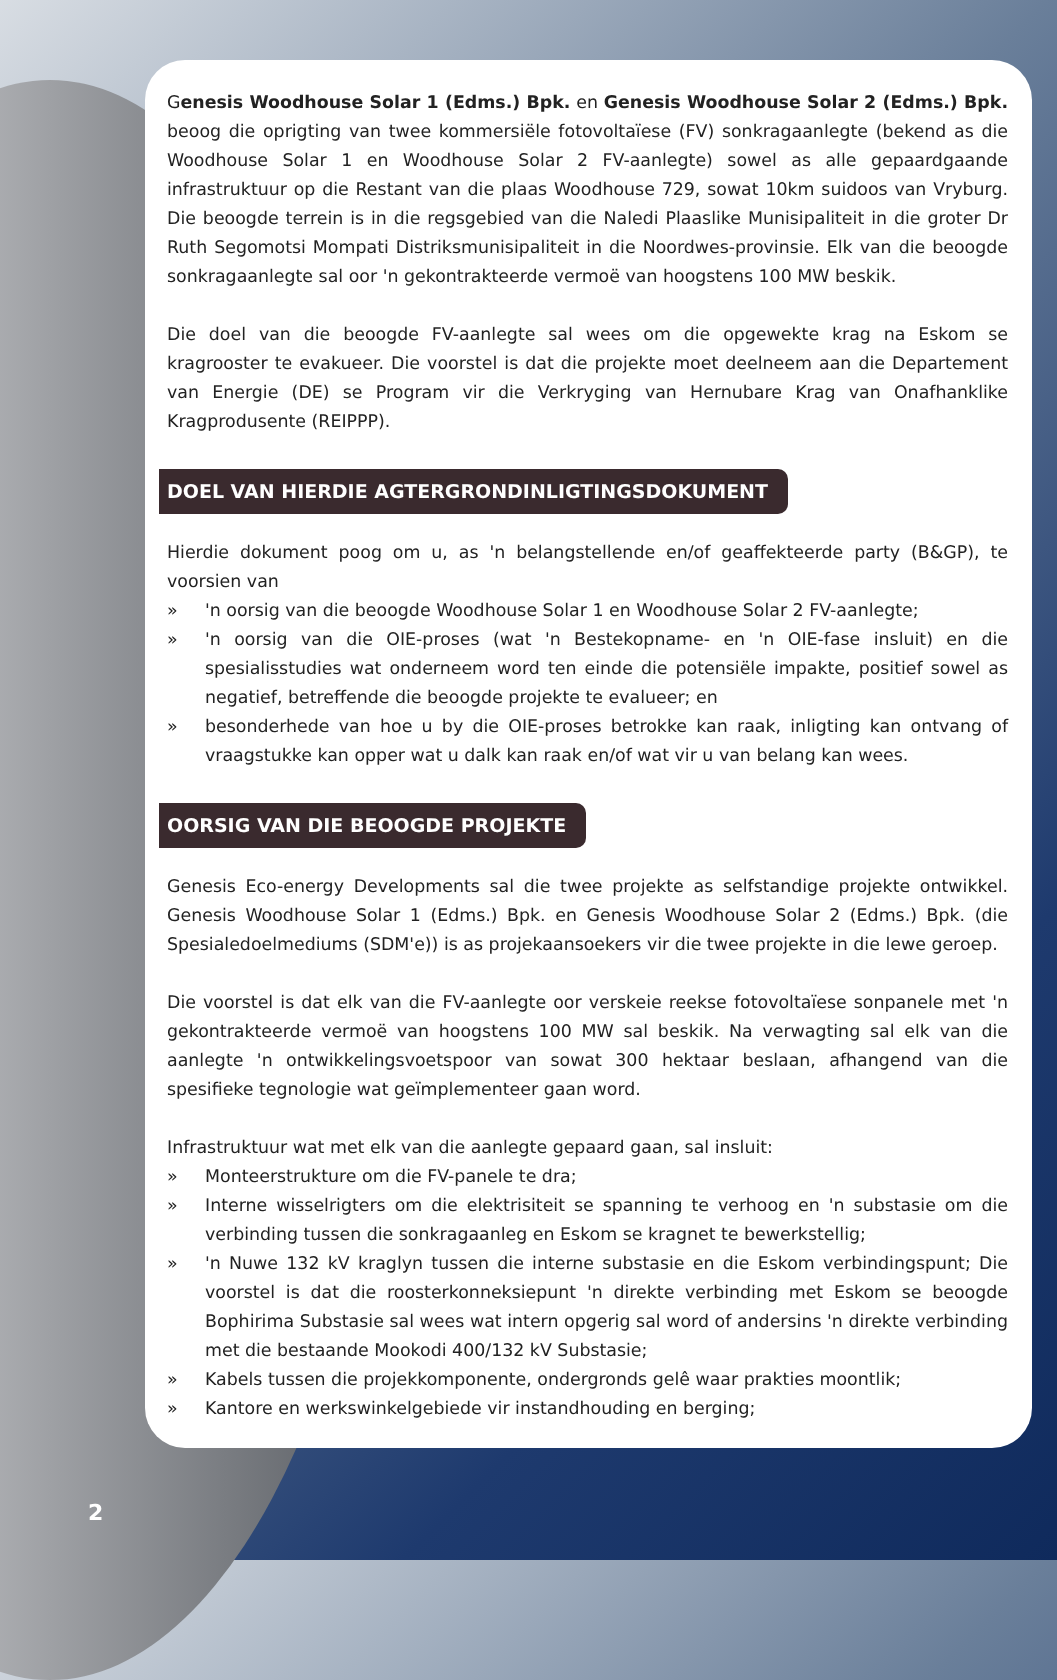Genesis Woodhouse Solar 1 (Edms.) Bpk. en Genesis Woodhouse Solar 2 (Edms.) Bpk. beoog die oprigting van twee kommersiële fotovoltaïese (FV) sonkragaanlegte (bekend as die Woodhouse Solar 1 en Woodhouse Solar 2 FV-aanlegte) sowel as alle gepaardgaande infrastruktuur op die Restant van die plaas Woodhouse 729, sowat 10km suidoos van Vryburg. Die beoogde terrein is in die regsgebied van die Naledi Plaaslike Munisipaliteit in die groter Dr Ruth Segomotsi Mompati Distriksmunisipaliteit in die Noordwes-provinsie. Elk van die beoogde sonkragaanlegte sal oor 'n gekontrakteerde vermoë van hoogstens 100 MW beskik.
Die doel van die beoogde FV-aanlegte sal wees om die opgewekte krag na Eskom se kragrooster te evakueer. Die voorstel is dat die projekte moet deelneem aan die Departement van Energie (DE) se Program vir die Verkryging van Hernubare Krag van Onafhanklike Kragprodusente (REIPPP).
DOEL VAN HIERDIE AGTERGRONDINLIGTINGSDOKUMENT
Hierdie dokument poog om u, as 'n belangstellende en/of geaffekteerde party (B&GP), te voorsien van
» 'n oorsig van die beoogde Woodhouse Solar 1 en Woodhouse Solar 2 FV-aanlegte;
» 'n oorsig van die OIE-proses (wat 'n Bestekopname- en 'n OIE-fase insluit) en die spesialisstudies wat onderneem word ten einde die potensiële impakte, positief sowel as negatief, betreffende die beoogde projekte te evalueer; en
» besonderhede van hoe u by die OIE-proses betrokke kan raak, inligting kan ontvang of vraagstukke kan opper wat u dalk kan raak en/of wat vir u van belang kan wees.
OORSIG VAN DIE BEOOGDE PROJEKTE
Genesis Eco-energy Developments sal die twee projekte as selfstandige projekte ontwikkel. Genesis Woodhouse Solar 1 (Edms.) Bpk. en Genesis Woodhouse Solar 2 (Edms.) Bpk. (die Spesialedoelmediums (SDM'e)) is as projekaansoekers vir die twee projekte in die lewe geroep.
Die voorstel is dat elk van die FV-aanlegte oor verskeie reekse fotovoltaïese sonpanele met 'n gekontrakteerde vermoë van hoogstens 100 MW sal beskik. Na verwagting sal elk van die aanlegte 'n ontwikkelingsvoetspoor van sowat 300 hektaar beslaan, afhangend van die spesifieke tegnologie wat geïmplementeer gaan word.
Infrastruktuur wat met elk van die aanlegte gepaard gaan, sal insluit:
» Monteerstrukture om die FV-panele te dra;
» Interne wisselrigters om die elektrisiteit se spanning te verhoog en 'n substasie om die verbinding tussen die sonkragaanleg en Eskom se kragnet te bewerkstellig;
» 'n Nuwe 132 kV kraglyn tussen die interne substasie en die Eskom verbindingspunt; Die voorstel is dat die roosterkonneksiepunt 'n direkte verbinding met Eskom se beoogde Bophirima Substasie sal wees wat intern opgerig sal word of andersins 'n direkte verbinding met die bestaande Mookodi 400/132 kV Substasie;
» Kabels tussen die projekkomponente, ondergronds gelê waar prakties moontlik;
» Kantore en werkswinkelgebiede vir instandhouding en berging;
2